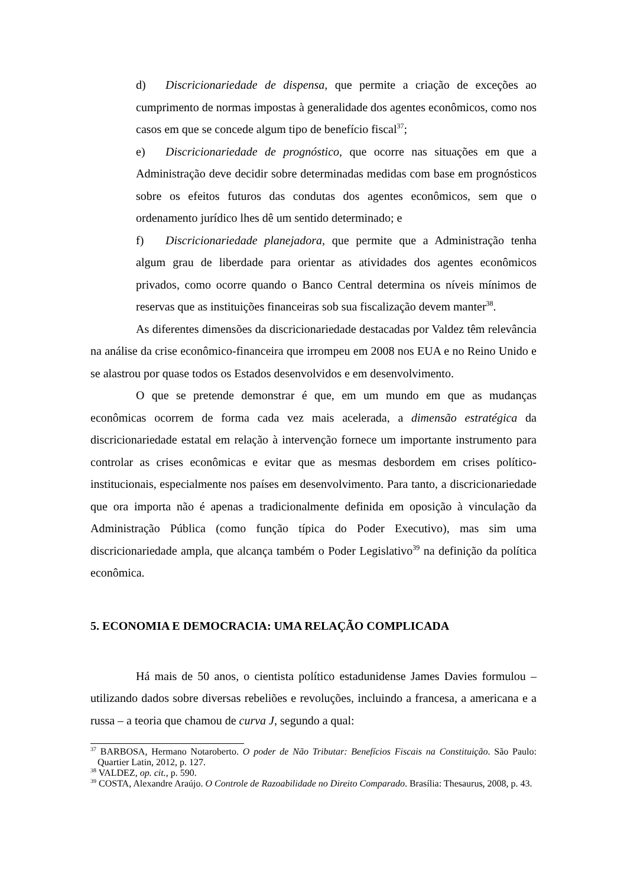d) Discricionariedade de dispensa, que permite a criação de exceções ao cumprimento de normas impostas à generalidade dos agentes econômicos, como nos casos em que se concede algum tipo de benefício fiscal<sup>37</sup>;
e) Discricionariedade de prognóstico, que ocorre nas situações em que a Administração deve decidir sobre determinadas medidas com base em prognósticos sobre os efeitos futuros das condutas dos agentes econômicos, sem que o ordenamento jurídico lhes dê um sentido determinado; e
f) Discricionariedade planejadora, que permite que a Administração tenha algum grau de liberdade para orientar as atividades dos agentes econômicos privados, como ocorre quando o Banco Central determina os níveis mínimos de reservas que as instituições financeiras sob sua fiscalização devem manter<sup>38</sup>.
As diferentes dimensões da discricionariedade destacadas por Valdez têm relevância na análise da crise econômico-financeira que irrompeu em 2008 nos EUA e no Reino Unido e se alastrou por quase todos os Estados desenvolvidos e em desenvolvimento.
O que se pretende demonstrar é que, em um mundo em que as mudanças econômicas ocorrem de forma cada vez mais acelerada, a dimensão estratégica da discricionariedade estatal em relação à intervenção fornece um importante instrumento para controlar as crises econômicas e evitar que as mesmas desbordem em crises político-institucionais, especialmente nos países em desenvolvimento. Para tanto, a discricionariedade que ora importa não é apenas a tradicionalmente definida em oposição à vinculação da Administração Pública (como função típica do Poder Executivo), mas sim uma discricionariedade ampla, que alcança também o Poder Legislativo<sup>39</sup> na definição da política econômica.
5. ECONOMIA E DEMOCRACIA: UMA RELAÇÃO COMPLICADA
Há mais de 50 anos, o cientista político estadunidense James Davies formulou – utilizando dados sobre diversas rebeliões e revoluções, incluindo a francesa, a americana e a russa – a teoria que chamou de curva J, segundo a qual:
<sup>37</sup> BARBOSA, Hermano Notaroberto. O poder de Não Tributar: Benefícios Fiscais na Constituição. São Paulo: Quartier Latin, 2012, p. 127.
<sup>38</sup> VALDEZ, op. cit., p. 590.
<sup>39</sup> COSTA, Alexandre Araújo. O Controle de Razoabilidade no Direito Comparado. Brasília: Thesaurus, 2008, p. 43.